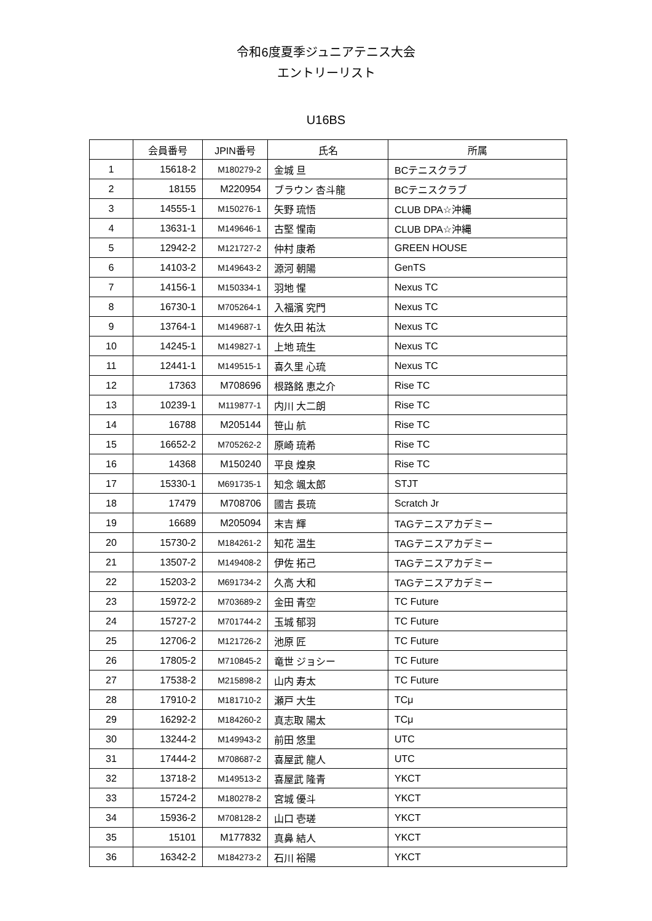令和6度夏季ジュニアテニス大会
エントリーリスト
U16BS
| | 会員番号 | JPIN番号 | 氏名 | 所属 |
| --- | --- | --- | --- | --- |
| 1 | 15618-2 | M180279-2 | 金城 旦 | BCテニスクラブ |
| 2 | 18155 | M220954 | ブラウン 杏斗龍 | BCテニスクラブ |
| 3 | 14555-1 | M150276-1 | 矢野 琉悟 | CLUB DPA☆沖縄 |
| 4 | 13631-1 | M149646-1 | 古堅 惺南 | CLUB DPA☆沖縄 |
| 5 | 12942-2 | M121727-2 | 仲村 康希 | GREEN HOUSE |
| 6 | 14103-2 | M149643-2 | 源河 朝陽 | GenTS |
| 7 | 14156-1 | M150334-1 | 羽地 惺 | Nexus TC |
| 8 | 16730-1 | M705264-1 | 入福濱 究門 | Nexus TC |
| 9 | 13764-1 | M149687-1 | 佐久田 祐汰 | Nexus TC |
| 10 | 14245-1 | M149827-1 | 上地 琉生 | Nexus TC |
| 11 | 12441-1 | M149515-1 | 喜久里 心琉 | Nexus TC |
| 12 | 17363 | M708696 | 根路銘 恵之介 | Rise TC |
| 13 | 10239-1 | M119877-1 | 内川 大二朗 | Rise TC |
| 14 | 16788 | M205144 | 笹山 航 | Rise TC |
| 15 | 16652-2 | M705262-2 | 原崎 琉希 | Rise TC |
| 16 | 14368 | M150240 | 平良 煌泉 | Rise TC |
| 17 | 15330-1 | M691735-1 | 知念 颯太郎 | STJT |
| 18 | 17479 | M708706 | 國吉 長琉 | Scratch Jr |
| 19 | 16689 | M205094 | 末吉 輝 | TAGテニスアカデミー |
| 20 | 15730-2 | M184261-2 | 知花 温生 | TAGテニスアカデミー |
| 21 | 13507-2 | M149408-2 | 伊佐 拓己 | TAGテニスアカデミー |
| 22 | 15203-2 | M691734-2 | 久高 大和 | TAGテニスアカデミー |
| 23 | 15972-2 | M703689-2 | 金田 青空 | TC Future |
| 24 | 15727-2 | M701744-2 | 玉城 郁羽 | TC Future |
| 25 | 12706-2 | M121726-2 | 池原 匠 | TC Future |
| 26 | 17805-2 | M710845-2 | 竜世 ジョシー | TC Future |
| 27 | 17538-2 | M215898-2 | 山内 寿太 | TC Future |
| 28 | 17910-2 | M181710-2 | 瀬戸 大生 | TCμ |
| 29 | 16292-2 | M184260-2 | 真志取 陽太 | TCμ |
| 30 | 13244-2 | M149943-2 | 前田 悠里 | UTC |
| 31 | 17444-2 | M708687-2 | 喜屋武 龍人 | UTC |
| 32 | 13718-2 | M149513-2 | 喜屋武 隆青 | YKCT |
| 33 | 15724-2 | M180278-2 | 宮城 優斗 | YKCT |
| 34 | 15936-2 | M708128-2 | 山口 壱瑳 | YKCT |
| 35 | 15101 | M177832 | 真鼻 結人 | YKCT |
| 36 | 16342-2 | M184273-2 | 石川 裕陽 | YKCT |